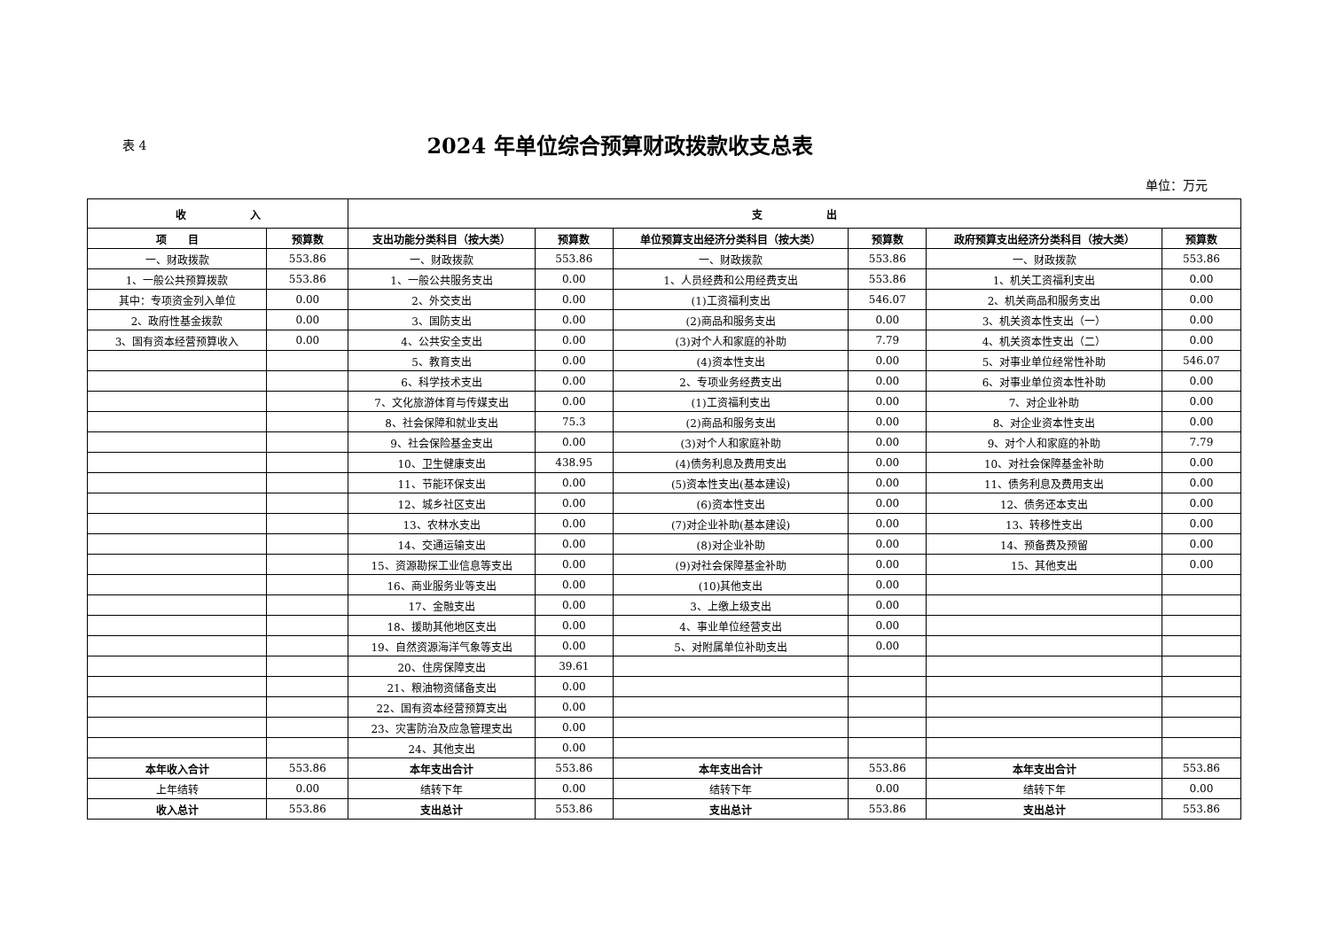表 4
2024 年单位综合预算财政拨款收支总表
单位：万元
| 收 入 | | 支 出 | | | | | |
| --- | --- | --- | --- | --- | --- | --- | --- |
| 项 目 | 预算数 | 支出功能分类科目（按大类） | 预算数 | 单位预算支出经济分类科目（按大类） | 预算数 | 政府预算支出经济分类科目（按大类） | 预算数 |
| 一、财政拨款 | 553.86 | 一、财政拨款 | 553.86 | 一、财政拨款 | 553.86 | 一、财政拨款 | 553.86 |
| 1、一般公共预算拨款 | 553.86 | 1、一般公共服务支出 | 0.00 | 1、人员经费和公用经费支出 | 553.86 | 1、机关工资福利支出 | 0.00 |
| 其中：专项资金列入单位 | 0.00 | 2、外交支出 | 0.00 | (1)工资福利支出 | 546.07 | 2、机关商品和服务支出 | 0.00 |
| 2、政府性基金拨款 | 0.00 | 3、国防支出 | 0.00 | (2)商品和服务支出 | 0.00 | 3、机关资本性支出（一） | 0.00 |
| 3、国有资本经营预算收入 | 0.00 | 4、公共安全支出 | 0.00 | (3)对个人和家庭的补助 | 7.79 | 4、机关资本性支出（二） | 0.00 |
| | | 5、教育支出 | 0.00 | (4)资本性支出 | 0.00 | 5、对事业单位经常性补助 | 546.07 |
| | | 6、科学技术支出 | 0.00 | 2、专项业务经费支出 | 0.00 | 6、对事业单位资本性补助 | 0.00 |
| | | 7、文化旅游体育与传媒支出 | 0.00 | (1)工资福利支出 | 0.00 | 7、对企业补助 | 0.00 |
| | | 8、社会保障和就业支出 | 75.3 | (2)商品和服务支出 | 0.00 | 8、对企业资本性支出 | 0.00 |
| | | 9、社会保险基金支出 | 0.00 | (3)对个人和家庭补助 | 0.00 | 9、对个人和家庭的补助 | 7.79 |
| | | 10、卫生健康支出 | 438.95 | (4)债务利息及费用支出 | 0.00 | 10、对社会保障基金补助 | 0.00 |
| | | 11、节能环保支出 | 0.00 | (5)资本性支出(基本建设) | 0.00 | 11、债务利息及费用支出 | 0.00 |
| | | 12、城乡社区支出 | 0.00 | (6)资本性支出 | 0.00 | 12、债务还本支出 | 0.00 |
| | | 13、农林水支出 | 0.00 | (7)对企业补助(基本建设) | 0.00 | 13、转移性支出 | 0.00 |
| | | 14、交通运输支出 | 0.00 | (8)对企业补助 | 0.00 | 14、预备费及预留 | 0.00 |
| | | 15、资源勘探工业信息等支出 | 0.00 | (9)对社会保障基金补助 | 0.00 | 15、其他支出 | 0.00 |
| | | 16、商业服务业等支出 | 0.00 | (10)其他支出 | 0.00 | | |
| | | 17、金融支出 | 0.00 | 3、上缴上级支出 | 0.00 | | |
| | | 18、援助其他地区支出 | 0.00 | 4、事业单位经营支出 | 0.00 | | |
| | | 19、自然资源海洋气象等支出 | 0.00 | 5、对附属单位补助支出 | 0.00 | | |
| | | 20、住房保障支出 | 39.61 | | | | |
| | | 21、粮油物资储备支出 | 0.00 | | | | |
| | | 22、国有资本经营预算支出 | 0.00 | | | | |
| | | 23、灾害防治及应急管理支出 | 0.00 | | | | |
| | | 24、其他支出 | 0.00 | | | | |
| 本年收入合计 | 553.86 | 本年支出合计 | 553.86 | 本年支出合计 | 553.86 | 本年支出合计 | 553.86 |
| 上年结转 | 0.00 | 结转下年 | 0.00 | 结转下年 | 0.00 | 结转下年 | 0.00 |
| 收入总计 | 553.86 | 支出总计 | 553.86 | 支出总计 | 553.86 | 支出总计 | 553.86 |